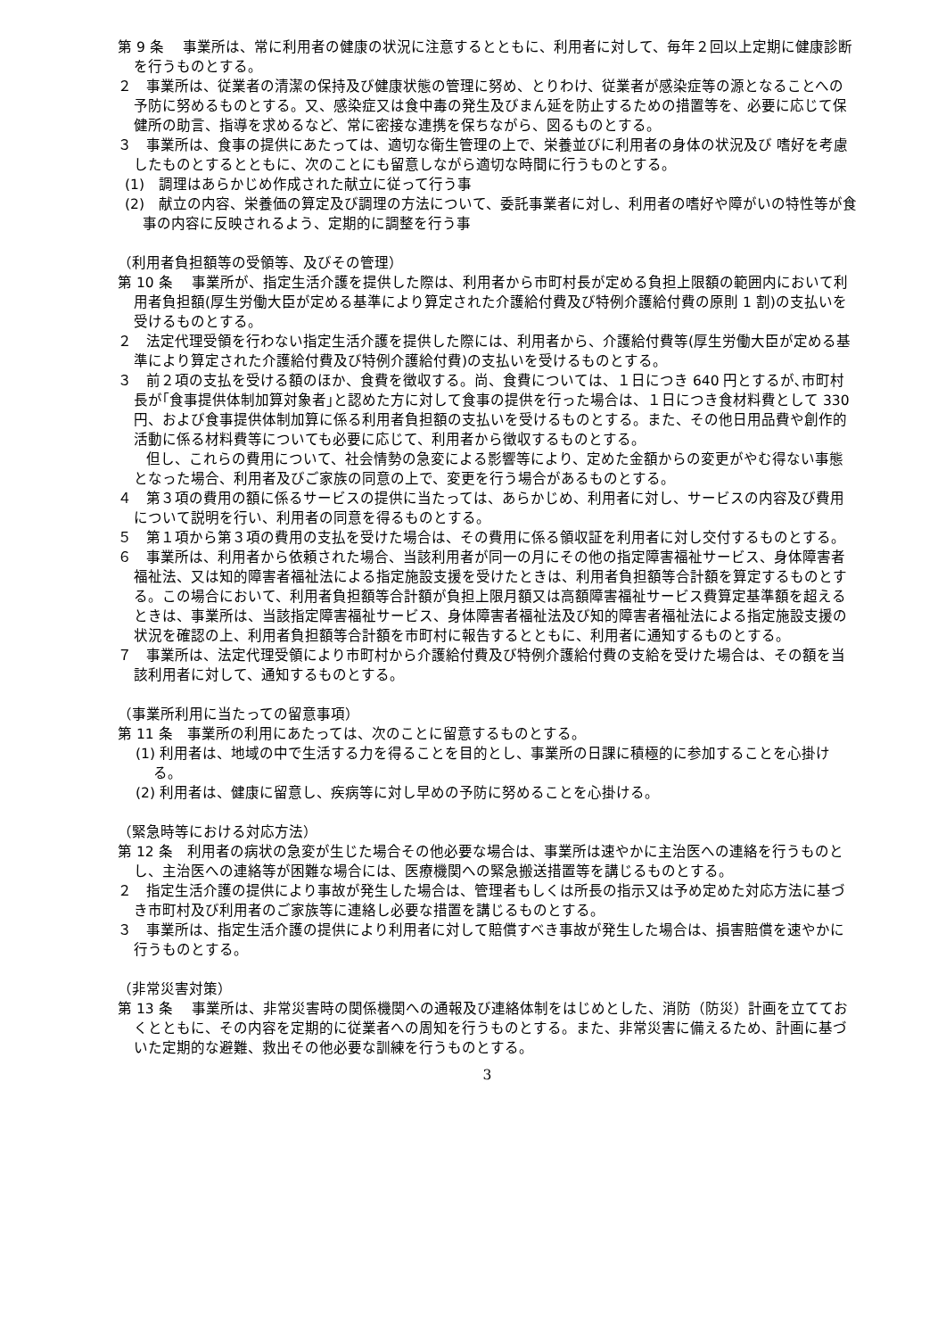第 9 条　 事業所は、常に利用者の健康の状況に注意するとともに、利用者に対して、毎年２回以上定期に健康診断を行うものとする。
２　事業所は、従業者の清潔の保持及び健康状態の管理に努め、とりわけ、従業者が感染症等の源となることへの予防に努めるものとする。又、感染症又は食中毒の発生及びまん延を防止するための措置等を、必要に応じて保健所の助言、指導を求めるなど、常に密接な連携を保ちながら、図るものとする。
３　事業所は、食事の提供にあたっては、適切な衛生管理の上で、栄養並びに利用者の身体の状況及び 嗜好を考慮したものとするとともに、次のことにも留意しながら適切な時間に行うものとする。
(1)　調理はあらかじめ作成された献立に従って行う事
(2)　献立の内容、栄養価の算定及び調理の方法について、委託事業者に対し、利用者の嗜好や障がいの特性等が食事の内容に反映されるよう、定期的に調整を行う事
（利用者負担額等の受領等、及びその管理）
第 10 条　 事業所が、指定生活介護を提供した際は、利用者から市町村長が定める負担上限額の範囲内において利用者負担額(厚生労働大臣が定める基準により算定された介護給付費及び特例介護給付費の原則 1 割)の支払いを受けるものとする。
２　法定代理受領を行わない指定生活介護を提供した際には、利用者から、介護給付費等(厚生労働大臣が定める基準により算定された介護給付費及び特例介護給付費)の支払いを受けるものとする。
３　前２項の支払を受ける額のほか、食費を徴収する。尚、食費については、１日につき 640 円とするが､市町村長が｢食事提供体制加算対象者｣と認めた方に対して食事の提供を行った場合は、１日につき食材料費として 330 円、および食事提供体制加算に係る利用者負担額の支払いを受けるものとする。また、その他日用品費や創作的活動に係る材料費等についても必要に応じて、利用者から徴収するものとする。
　　但し、これらの費用について、社会情勢の急変による影響等により、定めた金額からの変更がやむ得ない事態となった場合、利用者及びご家族の同意の上で、変更を行う場合があるものとする。
４　第３項の費用の額に係るサービスの提供に当たっては、あらかじめ、利用者に対し、サービスの内容及び費用について説明を行い、利用者の同意を得るものとする。
５　第１項から第３項の費用の支払を受けた場合は、その費用に係る領収証を利用者に対し交付するものとする。
６　事業所は、利用者から依頼された場合、当該利用者が同一の月にその他の指定障害福祉サービス、身体障害者福祉法、又は知的障害者福祉法による指定施設支援を受けたときは、利用者負担額等合計額を算定するものとする。この場合において、利用者負担額等合計額が負担上限月額又は高額障害福祉サービス費算定基準額を超えるときは、事業所は、当該指定障害福祉サービス、身体障害者福祉法及び知的障害者福祉法による指定施設支援の状況を確認の上、利用者負担額等合計額を市町村に報告するとともに、利用者に通知するものとする。
７　事業所は、法定代理受領により市町村から介護給付費及び特例介護給付費の支給を受けた場合は、その額を当該利用者に対して、通知するものとする。
（事業所利用に当たっての留意事項）
第 11 条　事業所の利用にあたっては、次のことに留意するものとする。
(1) 利用者は、地域の中で生活する力を得ることを目的とし、事業所の日課に積極的に参加することを心掛ける。
(2) 利用者は、健康に留意し、疾病等に対し早めの予防に努めることを心掛ける。
（緊急時等における対応方法）
第 12 条　利用者の病状の急変が生じた場合その他必要な場合は、事業所は速やかに主治医への連絡を行うものとし、主治医への連絡等が困難な場合には、医療機関への緊急搬送措置等を講じるものとする。
２　指定生活介護の提供により事故が発生した場合は、管理者もしくは所長の指示又は予め定めた対応方法に基づき市町村及び利用者のご家族等に連絡し必要な措置を講じるものとする。
３　事業所は、指定生活介護の提供により利用者に対して賠償すべき事故が発生した場合は、損害賠償を速やかに行うものとする。
（非常災害対策）
第 13 条　 事業所は、非常災害時の関係機関への通報及び連絡体制をはじめとした、消防（防災）計画を立てておくとともに、その内容を定期的に従業者への周知を行うものとする。また、非常災害に備えるため、計画に基づいた定期的な避難、救出その他必要な訓練を行うものとする。
3